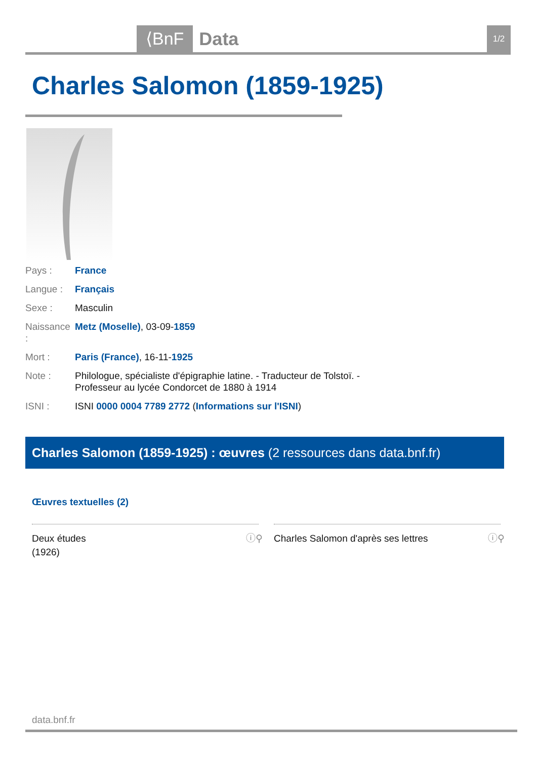⟨BnF Data 1/2
Charles Salomon (1859-1925)
Pays : France
Langue : Français
Sexe : Masculin
Naissance : Metz (Moselle), 03-09-1859
Mort : Paris (France), 16-11-1925
Note : Philologue, spécialiste d'épigraphie latine. - Traducteur de Tolstoï. - Professeur au lycée Condorcet de 1880 à 1914
ISNI : ISNI 0000 0004 7789 2772 (Informations sur l'ISNI)
Charles Salomon (1859-1925) : œuvres (2 ressources dans data.bnf.fr)
Œuvres textuelles (2)
Deux études
(1926)
ⓘ⚲
Charles Salomon d'après ses lettres ⓘ⚲
data.bnf.fr